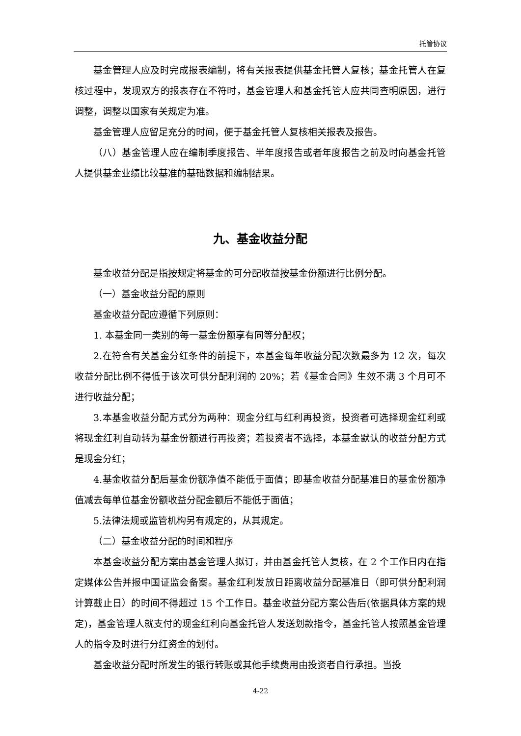托管协议
基金管理人应及时完成报表编制，将有关报表提供基金托管人复核；基金托管人在复核过程中，发现双方的报表存在不符时，基金管理人和基金托管人应共同查明原因，进行调整，调整以国家有关规定为准。
基金管理人应留足充分的时间，便于基金托管人复核相关报表及报告。
（八）基金管理人应在编制季度报告、半年度报告或者年度报告之前及时向基金托管人提供基金业绩比较基准的基础数据和编制结果。
九、基金收益分配
基金收益分配是指按规定将基金的可分配收益按基金份额进行比例分配。
（一）基金收益分配的原则
基金收益分配应遵循下列原则：
1. 本基金同一类别的每一基金份额享有同等分配权；
2.在符合有关基金分红条件的前提下，本基金每年收益分配次数最多为 12 次，每次收益分配比例不得低于该次可供分配利润的 20%；若《基金合同》生效不满 3 个月可不进行收益分配；
3.本基金收益分配方式分为两种：现金分红与红利再投资，投资者可选择现金红利或将现金红利自动转为基金份额进行再投资；若投资者不选择，本基金默认的收益分配方式是现金分红；
4.基金收益分配后基金份额净值不能低于面值；即基金收益分配基准日的基金份额净值减去每单位基金份额收益分配金额后不能低于面值；
5.法律法规或监管机构另有规定的，从其规定。
（二）基金收益分配的时间和程序
本基金收益分配方案由基金管理人拟订，并由基金托管人复核，在 2 个工作日内在指定媒体公告并报中国证监会备案。基金红利发放日距离收益分配基准日（即可供分配利润计算截止日）的时间不得超过 15 个工作日。基金收益分配方案公告后(依据具体方案的规定)，基金管理人就支付的现金红利向基金托管人发送划款指令，基金托管人按照基金管理人的指令及时进行分红资金的划付。
基金收益分配时所发生的银行转账或其他手续费用由投资者自行承担。当投
4-22